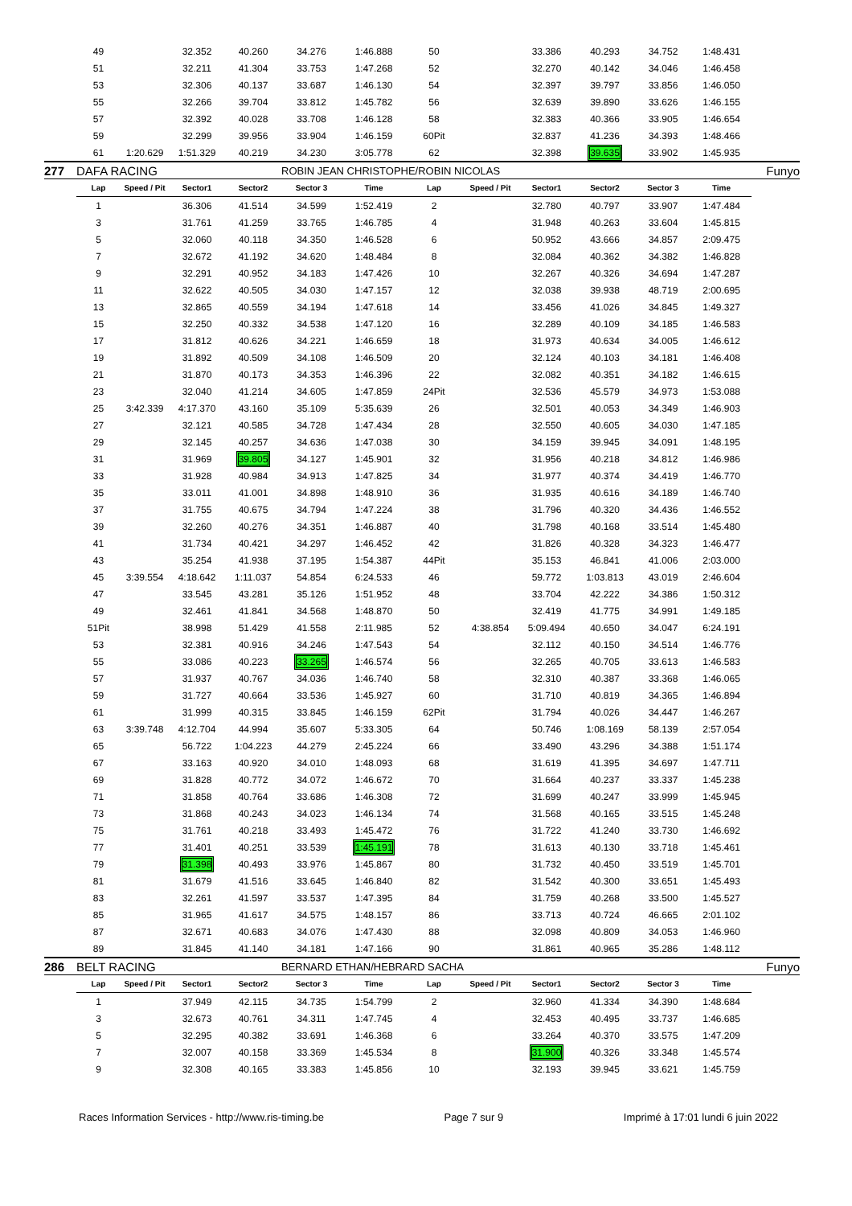| | 49 | | 32.352 | 40.260 | 34.276 | 1:46.888 | 50 | | 33.386 | 40.293 | 34.752 | 1:48.431 | |
| | 51 | | 32.211 | 41.304 | 33.753 | 1:47.268 | 52 | | 32.270 | 40.142 | 34.046 | 1:46.458 | |
| | 53 | | 32.306 | 40.137 | 33.687 | 1:46.130 | 54 | | 32.397 | 39.797 | 33.856 | 1:46.050 | |
| | 55 | | 32.266 | 39.704 | 33.812 | 1:45.782 | 56 | | 32.639 | 39.890 | 33.626 | 1:46.155 | |
| | 57 | | 32.392 | 40.028 | 33.708 | 1:46.128 | 58 | | 32.383 | 40.366 | 33.905 | 1:46.654 | |
| | 59 | | 32.299 | 39.956 | 33.904 | 1:46.159 | 60Pit | | 32.837 | 41.236 | 34.393 | 1:48.466 | |
| | 61 | 1:20.629 | 1:51.329 | 40.219 | 34.230 | 3:05.778 | 62 | | 32.398 | 39.635 | 33.902 | 1:45.935 | |
| 277 | DAFA RACING | | | | ROBIN JEAN CHRISTOPHE/ROBIN NICOLAS | | | | | | Funyo | | |
| | Lap | Speed / Pit | Sector1 | Sector2 | Sector 3 | Time | Lap | Speed / Pit | Sector1 | Sector2 | Sector 3 | Time | |
| | 1 | | 36.306 | 41.514 | 34.599 | 1:52.419 | 2 | | 32.780 | 40.797 | 33.907 | 1:47.484 | |
| | 3 | | 31.761 | 41.259 | 33.765 | 1:46.785 | 4 | | 31.948 | 40.263 | 33.604 | 1:45.815 | |
| | 5 | | 32.060 | 40.118 | 34.350 | 1:46.528 | 6 | | 50.952 | 43.666 | 34.857 | 2:09.475 | |
| | 7 | | 32.672 | 41.192 | 34.620 | 1:48.484 | 8 | | 32.084 | 40.362 | 34.382 | 1:46.828 | |
| | 9 | | 32.291 | 40.952 | 34.183 | 1:47.426 | 10 | | 32.267 | 40.326 | 34.694 | 1:47.287 | |
| | 11 | | 32.622 | 40.505 | 34.030 | 1:47.157 | 12 | | 32.038 | 39.938 | 48.719 | 2:00.695 | |
| | 13 | | 32.865 | 40.559 | 34.194 | 1:47.618 | 14 | | 33.456 | 41.026 | 34.845 | 1:49.327 | |
| | 15 | | 32.250 | 40.332 | 34.538 | 1:47.120 | 16 | | 32.289 | 40.109 | 34.185 | 1:46.583 | |
| | 17 | | 31.812 | 40.626 | 34.221 | 1:46.659 | 18 | | 31.973 | 40.634 | 34.005 | 1:46.612 | |
| | 19 | | 31.892 | 40.509 | 34.108 | 1:46.509 | 20 | | 32.124 | 40.103 | 34.181 | 1:46.408 | |
| | 21 | | 31.870 | 40.173 | 34.353 | 1:46.396 | 22 | | 32.082 | 40.351 | 34.182 | 1:46.615 | |
| | 23 | | 32.040 | 41.214 | 34.605 | 1:47.859 | 24Pit | | 32.536 | 45.579 | 34.973 | 1:53.088 | |
| | 25 | 3:42.339 | 4:17.370 | 43.160 | 35.109 | 5:35.639 | 26 | | 32.501 | 40.053 | 34.349 | 1:46.903 | |
| | 27 | | 32.121 | 40.585 | 34.728 | 1:47.434 | 28 | | 32.550 | 40.605 | 34.030 | 1:47.185 | |
| | 29 | | 32.145 | 40.257 | 34.636 | 1:47.038 | 30 | | 34.159 | 39.945 | 34.091 | 1:48.195 | |
| | 31 | | 31.969 | 39.805 | 34.127 | 1:45.901 | 32 | | 31.956 | 40.218 | 34.812 | 1:46.986 | |
| | 33 | | 31.928 | 40.984 | 34.913 | 1:47.825 | 34 | | 31.977 | 40.374 | 34.419 | 1:46.770 | |
| | 35 | | 33.011 | 41.001 | 34.898 | 1:48.910 | 36 | | 31.935 | 40.616 | 34.189 | 1:46.740 | |
| | 37 | | 31.755 | 40.675 | 34.794 | 1:47.224 | 38 | | 31.796 | 40.320 | 34.436 | 1:46.552 | |
| | 39 | | 32.260 | 40.276 | 34.351 | 1:46.887 | 40 | | 31.798 | 40.168 | 33.514 | 1:45.480 | |
| | 41 | | 31.734 | 40.421 | 34.297 | 1:46.452 | 42 | | 31.826 | 40.328 | 34.323 | 1:46.477 | |
| | 43 | | 35.254 | 41.938 | 37.195 | 1:54.387 | 44Pit | | 35.153 | 46.841 | 41.006 | 2:03.000 | |
| | 45 | 3:39.554 | 4:18.642 | 1:11.037 | 54.854 | 6:24.533 | 46 | | 59.772 | 1:03.813 | 43.019 | 2:46.604 | |
| | 47 | | 33.545 | 43.281 | 35.126 | 1:51.952 | 48 | | 33.704 | 42.222 | 34.386 | 1:50.312 | |
| | 49 | | 32.461 | 41.841 | 34.568 | 1:48.870 | 50 | | 32.419 | 41.775 | 34.991 | 1:49.185 | |
| | 51Pit | | 38.998 | 51.429 | 41.558 | 2:11.985 | 52 | 4:38.854 | 5:09.494 | 40.650 | 34.047 | 6:24.191 | |
| | 53 | | 32.381 | 40.916 | 34.246 | 1:47.543 | 54 | | 32.112 | 40.150 | 34.514 | 1:46.776 | |
| | 55 | | 33.086 | 40.223 | 33.265 | 1:46.574 | 56 | | 32.265 | 40.705 | 33.613 | 1:46.583 | |
| | 57 | | 31.937 | 40.767 | 34.036 | 1:46.740 | 58 | | 32.310 | 40.387 | 33.368 | 1:46.065 | |
| | 59 | | 31.727 | 40.664 | 33.536 | 1:45.927 | 60 | | 31.710 | 40.819 | 34.365 | 1:46.894 | |
| | 61 | | 31.999 | 40.315 | 33.845 | 1:46.159 | 62Pit | | 31.794 | 40.026 | 34.447 | 1:46.267 | |
| | 63 | 3:39.748 | 4:12.704 | 44.994 | 35.607 | 5:33.305 | 64 | | 50.746 | 1:08.169 | 58.139 | 2:57.054 | |
| | 65 | | 56.722 | 1:04.223 | 44.279 | 2:45.224 | 66 | | 33.490 | 43.296 | 34.388 | 1:51.174 | |
| | 67 | | 33.163 | 40.920 | 34.010 | 1:48.093 | 68 | | 31.619 | 41.395 | 34.697 | 1:47.711 | |
| | 69 | | 31.828 | 40.772 | 34.072 | 1:46.672 | 70 | | 31.664 | 40.237 | 33.337 | 1:45.238 | |
| | 71 | | 31.858 | 40.764 | 33.686 | 1:46.308 | 72 | | 31.699 | 40.247 | 33.999 | 1:45.945 | |
| | 73 | | 31.868 | 40.243 | 34.023 | 1:46.134 | 74 | | 31.568 | 40.165 | 33.515 | 1:45.248 | |
| | 75 | | 31.761 | 40.218 | 33.493 | 1:45.472 | 76 | | 31.722 | 41.240 | 33.730 | 1:46.692 | |
| | 77 | | 31.401 | 40.251 | 33.539 | 1:45.191 | 78 | | 31.613 | 40.130 | 33.718 | 1:45.461 | |
| | 79 | | 31.398 | 40.493 | 33.976 | 1:45.867 | 80 | | 31.732 | 40.450 | 33.519 | 1:45.701 | |
| | 81 | | 31.679 | 41.516 | 33.645 | 1:46.840 | 82 | | 31.542 | 40.300 | 33.651 | 1:45.493 | |
| | 83 | | 32.261 | 41.597 | 33.537 | 1:47.395 | 84 | | 31.759 | 40.268 | 33.500 | 1:45.527 | |
| | 85 | | 31.965 | 41.617 | 34.575 | 1:48.157 | 86 | | 33.713 | 40.724 | 46.665 | 2:01.102 | |
| | 87 | | 32.671 | 40.683 | 34.076 | 1:47.430 | 88 | | 32.098 | 40.809 | 34.053 | 1:46.960 | |
| | 89 | | 31.845 | 41.140 | 34.181 | 1:47.166 | 90 | | 31.861 | 40.965 | 35.286 | 1:48.112 | |
| 286 | BELT RACING | | | | BERNARD ETHAN/HEBRARD SACHA | | | | | | Funyo | | |
| | Lap | Speed / Pit | Sector1 | Sector2 | Sector 3 | Time | Lap | Speed / Pit | Sector1 | Sector2 | Sector 3 | Time | |
| | 1 | | 37.949 | 42.115 | 34.735 | 1:54.799 | 2 | | 32.960 | 41.334 | 34.390 | 1:48.684 | |
| | 3 | | 32.673 | 40.761 | 34.311 | 1:47.745 | 4 | | 32.453 | 40.495 | 33.737 | 1:46.685 | |
| | 5 | | 32.295 | 40.382 | 33.691 | 1:46.368 | 6 | | 33.264 | 40.370 | 33.575 | 1:47.209 | |
| | 7 | | 32.007 | 40.158 | 33.369 | 1:45.534 | 8 | | 31.900 | 40.326 | 33.348 | 1:45.574 | |
| | 9 | | 32.308 | 40.165 | 33.383 | 1:45.856 | 10 | | 32.193 | 39.945 | 33.621 | 1:45.759 | |
Races Information Services - http://www.ris-timing.be Page 7 sur 9 Imprimé à 17:01 lundi 6 juin 2022